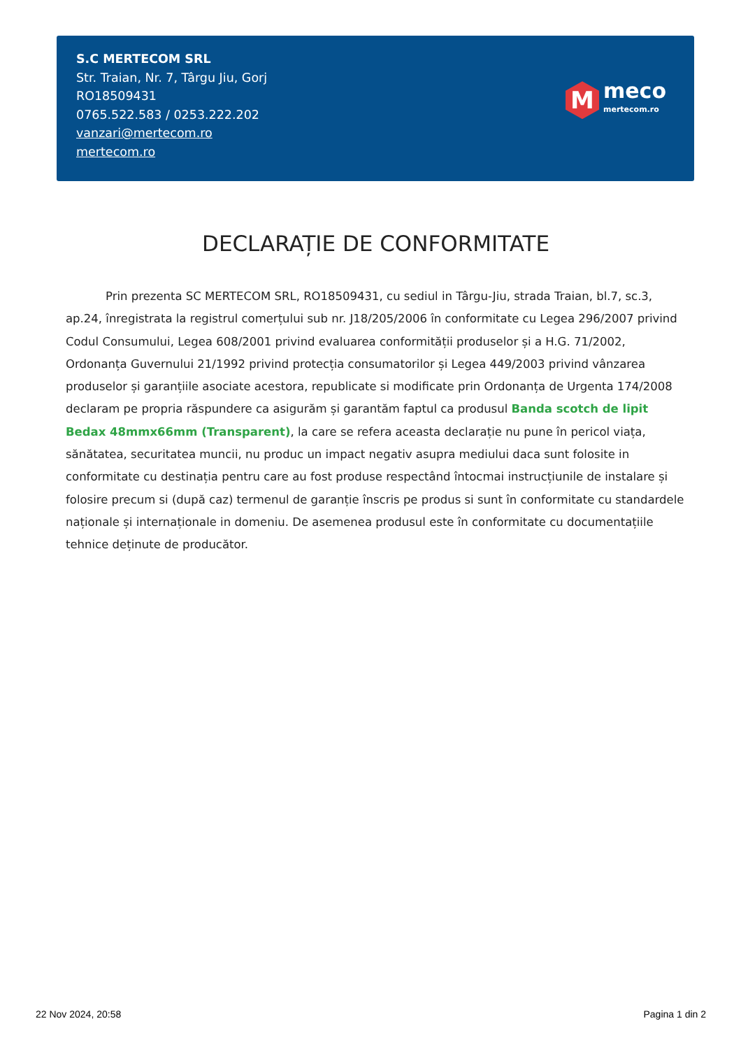S.C MERTECOM SRL
Str. Traian, Nr. 7, Târgu Jiu, Gorj
RO18509431
0765.522.583 / 0253.222.202
vanzari@mertecom.ro
mertecom.ro
M
meco
mertecom.ro
DECLARAȚIE DE CONFORMITATE
Prin prezenta SC MERTECOM SRL, RO18509431, cu sediul in Târgu-Jiu, strada Traian, bl.7, sc.3, ap.24, înregistrata la registrul comerțului sub nr. J18/205/2006 în conformitate cu Legea 296/2007 privind Codul Consumului, Legea 608/2001 privind evaluarea conformității produselor și a H.G. 71/2002, Ordonanța Guvernului 21/1992 privind protecția consumatorilor și Legea 449/2003 privind vânzarea produselor și garanțiile asociate acestora, republicate si modificate prin Ordonanța de Urgenta 174/2008 declaram pe propria răspundere ca asigurăm și garantăm faptul ca produsul Banda scotch de lipit Bedax 48mmx66mm (Transparent), la care se refera aceasta declarație nu pune în pericol viața, sănătatea, securitatea muncii, nu produc un impact negativ asupra mediului daca sunt folosite in conformitate cu destinația pentru care au fost produse respectând întocmai instrucțiunile de instalare și folosire precum si (după caz) termenul de garanție înscris pe produs si sunt în conformitate cu standardele naționale și internaționale in domeniu. De asemenea produsul este în conformitate cu documentațiile tehnice deținute de producător.
22 Nov 2024, 20:58 Pagina 1 din 2